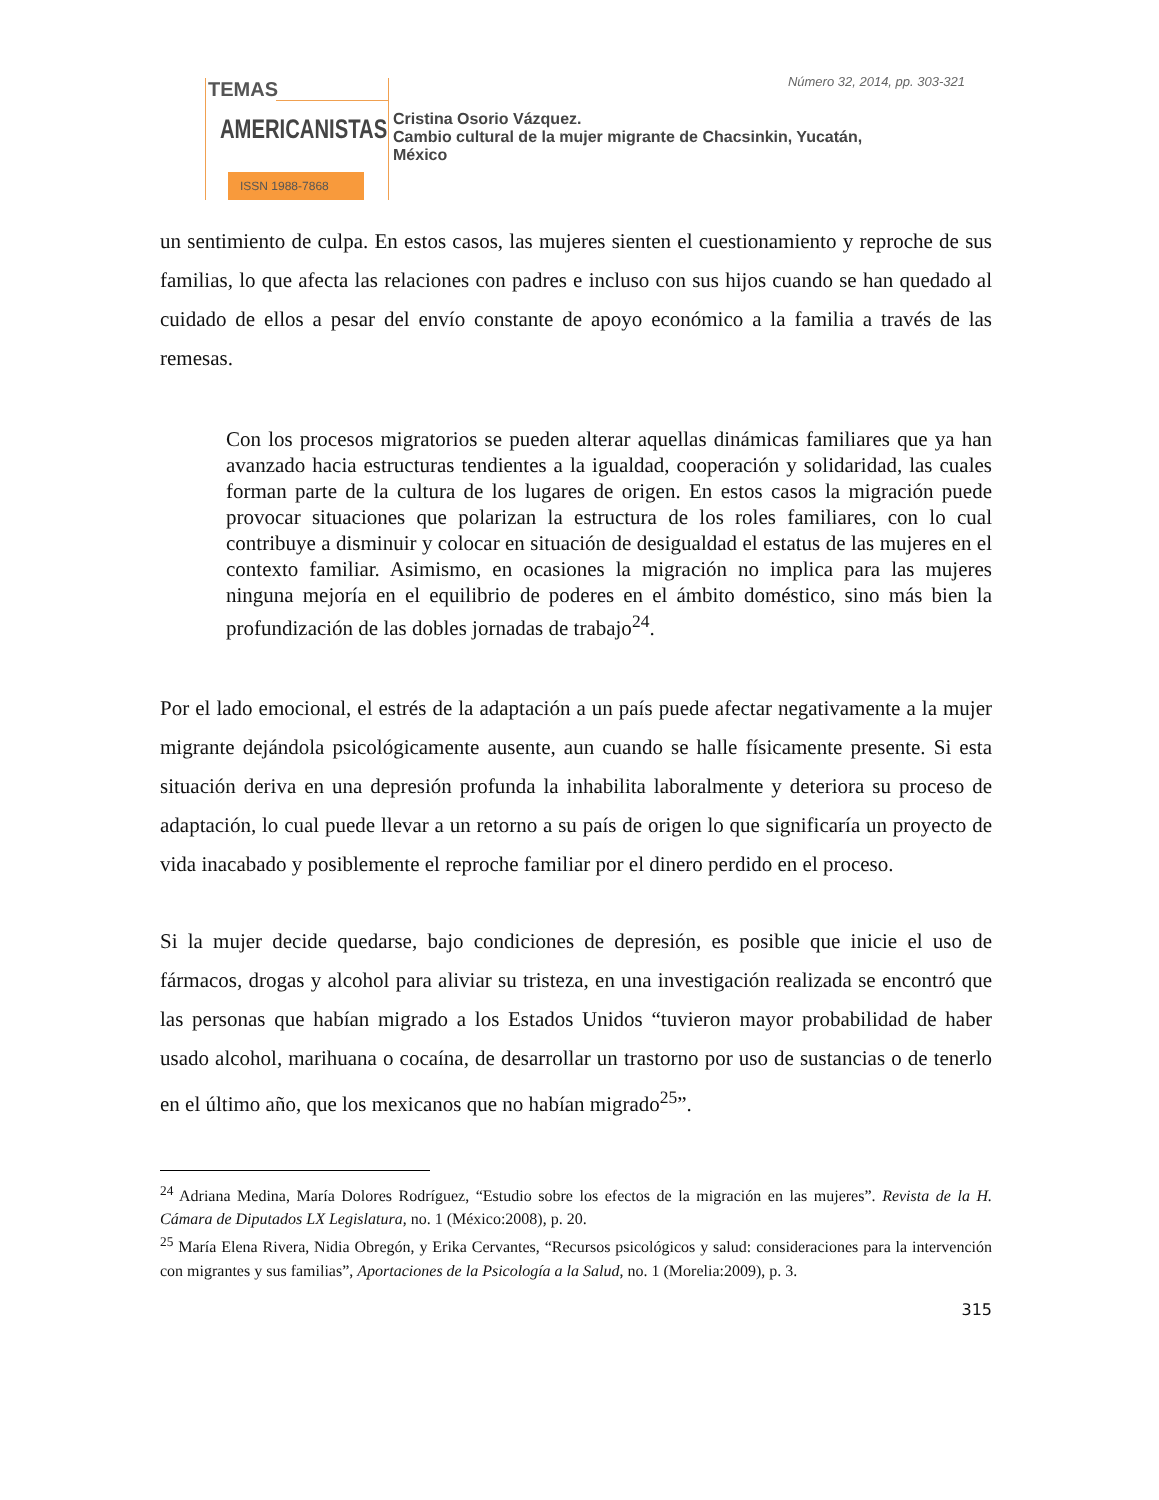Número 32, 2014, pp. 303-321
TEMAS
AMERICANISTAS
ISSN 1988-7868
Cristina Osorio Vázquez.
Cambio cultural de la mujer migrante de Chacsinkin, Yucatán,
México
un sentimiento de culpa. En estos casos, las mujeres sienten el cuestionamiento y reproche de sus familias, lo que afecta las relaciones con padres e incluso con sus hijos cuando se han quedado al cuidado de ellos a pesar del envío constante de apoyo económico a la familia a través de las remesas.
Con los procesos migratorios se pueden alterar aquellas dinámicas familiares que ya han avanzado hacia estructuras tendientes a la igualdad, cooperación y solidaridad, las cuales forman parte de la cultura de los lugares de origen. En estos casos la migración puede provocar situaciones que polarizan la estructura de los roles familiares, con lo cual contribuye a disminuir y colocar en situación de desigualdad el estatus de las mujeres en el contexto familiar. Asimismo, en ocasiones la migración no implica para las mujeres ninguna mejoría en el equilibrio de poderes en el ámbito doméstico, sino más bien la profundización de las dobles jornadas de trabajo<sup>24</sup>.
Por el lado emocional, el estrés de la adaptación a un país puede afectar negativamente a la mujer migrante dejándola psicológicamente ausente, aun cuando se halle físicamente presente. Si esta situación deriva en una depresión profunda la inhabilita laboralmente y deteriora su proceso de adaptación, lo cual puede llevar a un retorno a su país de origen lo que significaría un proyecto de vida inacabado y posiblemente el reproche familiar por el dinero perdido en el proceso.
Si la mujer decide quedarse, bajo condiciones de depresión, es posible que inicie el uso de fármacos, drogas y alcohol para aliviar su tristeza, en una investigación realizada se encontró que las personas que habían migrado a los Estados Unidos “tuvieron mayor probabilidad de haber usado alcohol, marihuana o cocaína, de desarrollar un trastorno por uso de sustancias o de tenerlo en el último año, que los mexicanos que no habían migrado<sup>25</sup>”.
<sup>24</sup> Adriana Medina, María Dolores Rodríguez, “Estudio sobre los efectos de la migración en las mujeres”. Revista de la H. Cámara de Diputados LX Legislatura, no. 1 (México:2008), p. 20.
<sup>25</sup> María Elena Rivera, Nidia Obregón, y Erika Cervantes, “Recursos psicológicos y salud: consideraciones para la intervención con migrantes y sus familias”, Aportaciones de la Psicología a la Salud, no. 1 (Morelia:2009), p. 3.
315